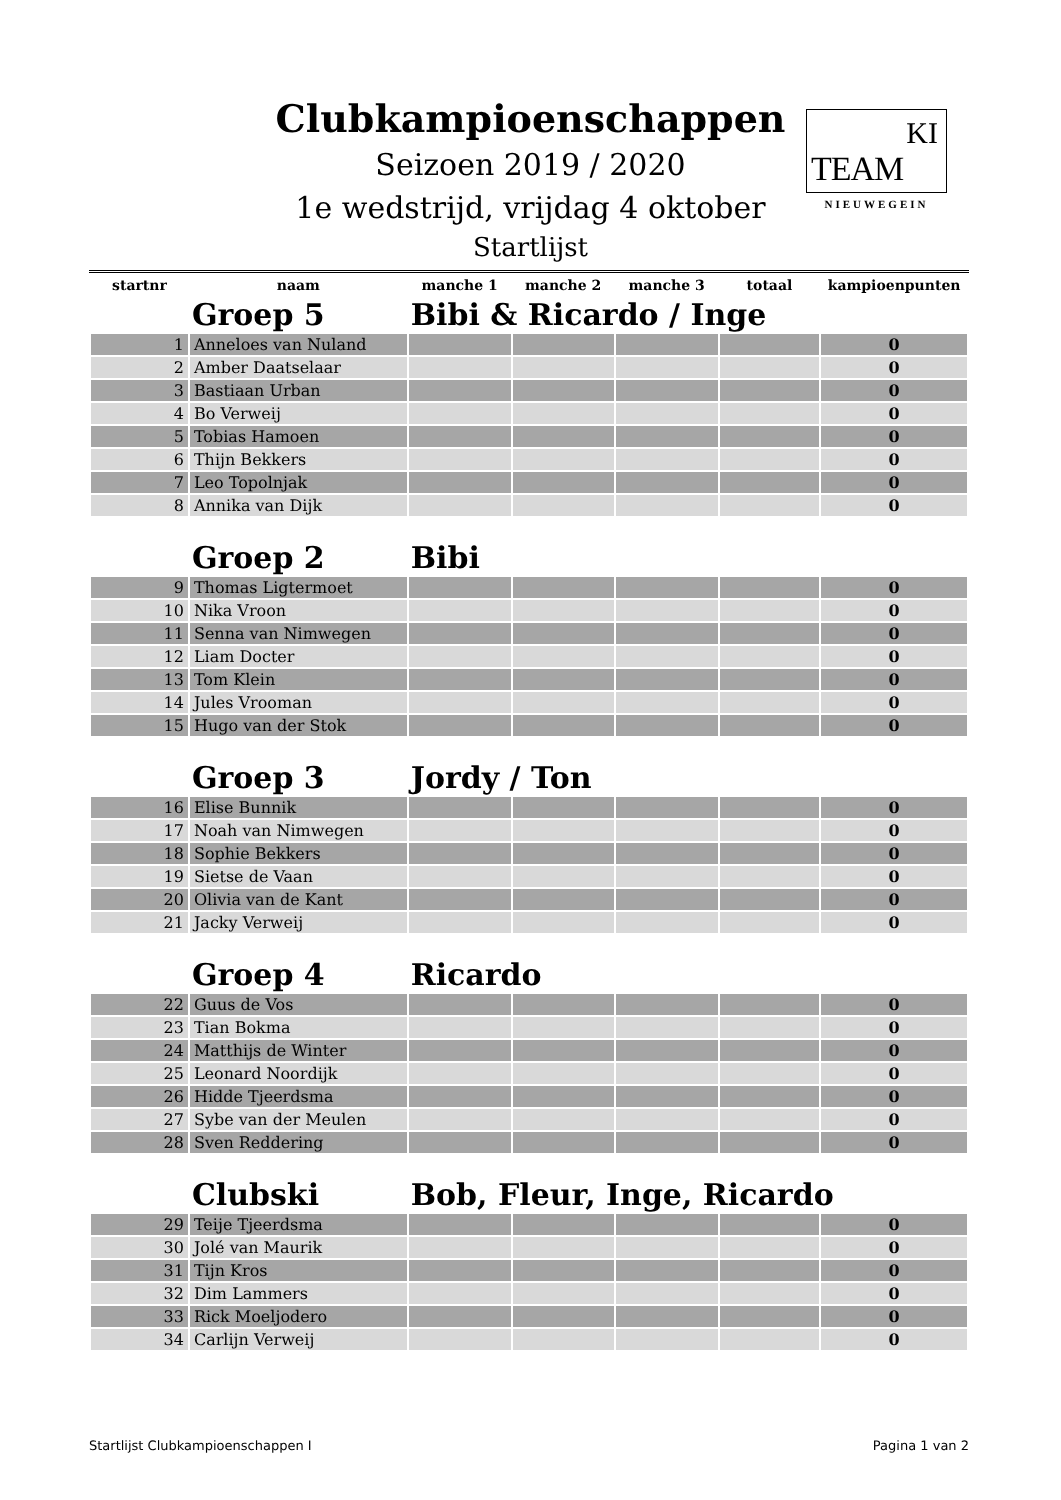Clubkampioenschappen
Seizoen 2019 / 2020
1e wedstrijd, vrijdag 4 oktober
Startlijst
KI
TEAM
NIEUWEGEIN
| startnr | naam | manche 1 | manche 2 | manche 3 | totaal | kampioenpunten |
| --- | --- | --- | --- | --- | --- | --- |
| | Groep 5 | Bibi & Ricardo / Inge | | | | |
| 1 | Anneloes van Nuland | | | | | 0 |
| 2 | Amber Daatselaar | | | | | 0 |
| 3 | Bastiaan Urban | | | | | 0 |
| 4 | Bo Verweij | | | | | 0 |
| 5 | Tobias Hamoen | | | | | 0 |
| 6 | Thijn Bekkers | | | | | 0 |
| 7 | Leo Topolnjak | | | | | 0 |
| 8 | Annika van Dijk | | | | | 0 |
| | Groep 2 | Bibi | | | | |
| 9 | Thomas Ligtermoet | | | | | 0 |
| 10 | Nika Vroon | | | | | 0 |
| 11 | Senna van Nimwegen | | | | | 0 |
| 12 | Liam Docter | | | | | 0 |
| 13 | Tom Klein | | | | | 0 |
| 14 | Jules Vrooman | | | | | 0 |
| 15 | Hugo van der Stok | | | | | 0 |
| | Groep 3 | Jordy / Ton | | | | |
| 16 | Elise Bunnik | | | | | 0 |
| 17 | Noah van Nimwegen | | | | | 0 |
| 18 | Sophie Bekkers | | | | | 0 |
| 19 | Sietse de Vaan | | | | | 0 |
| 20 | Olivia van de Kant | | | | | 0 |
| 21 | Jacky Verweij | | | | | 0 |
| | Groep 4 | Ricardo | | | | |
| 22 | Guus de Vos | | | | | 0 |
| 23 | Tian Bokma | | | | | 0 |
| 24 | Matthijs de Winter | | | | | 0 |
| 25 | Leonard Noordijk | | | | | 0 |
| 26 | Hidde Tjeerdsma | | | | | 0 |
| 27 | Sybe van der Meulen | | | | | 0 |
| 28 | Sven Reddering | | | | | 0 |
| | Clubski | Bob, Fleur, Inge, Ricardo | | | | |
| 29 | Teije Tjeerdsma | | | | | 0 |
| 30 | Jolé van Maurik | | | | | 0 |
| 31 | Tijn Kros | | | | | 0 |
| 32 | Dim Lammers | | | | | 0 |
| 33 | Rick Moeljodero | | | | | 0 |
| 34 | Carlijn Verweij | | | | | 0 |
Startlijst Clubkampioenschappen I Pagina 1 van 2